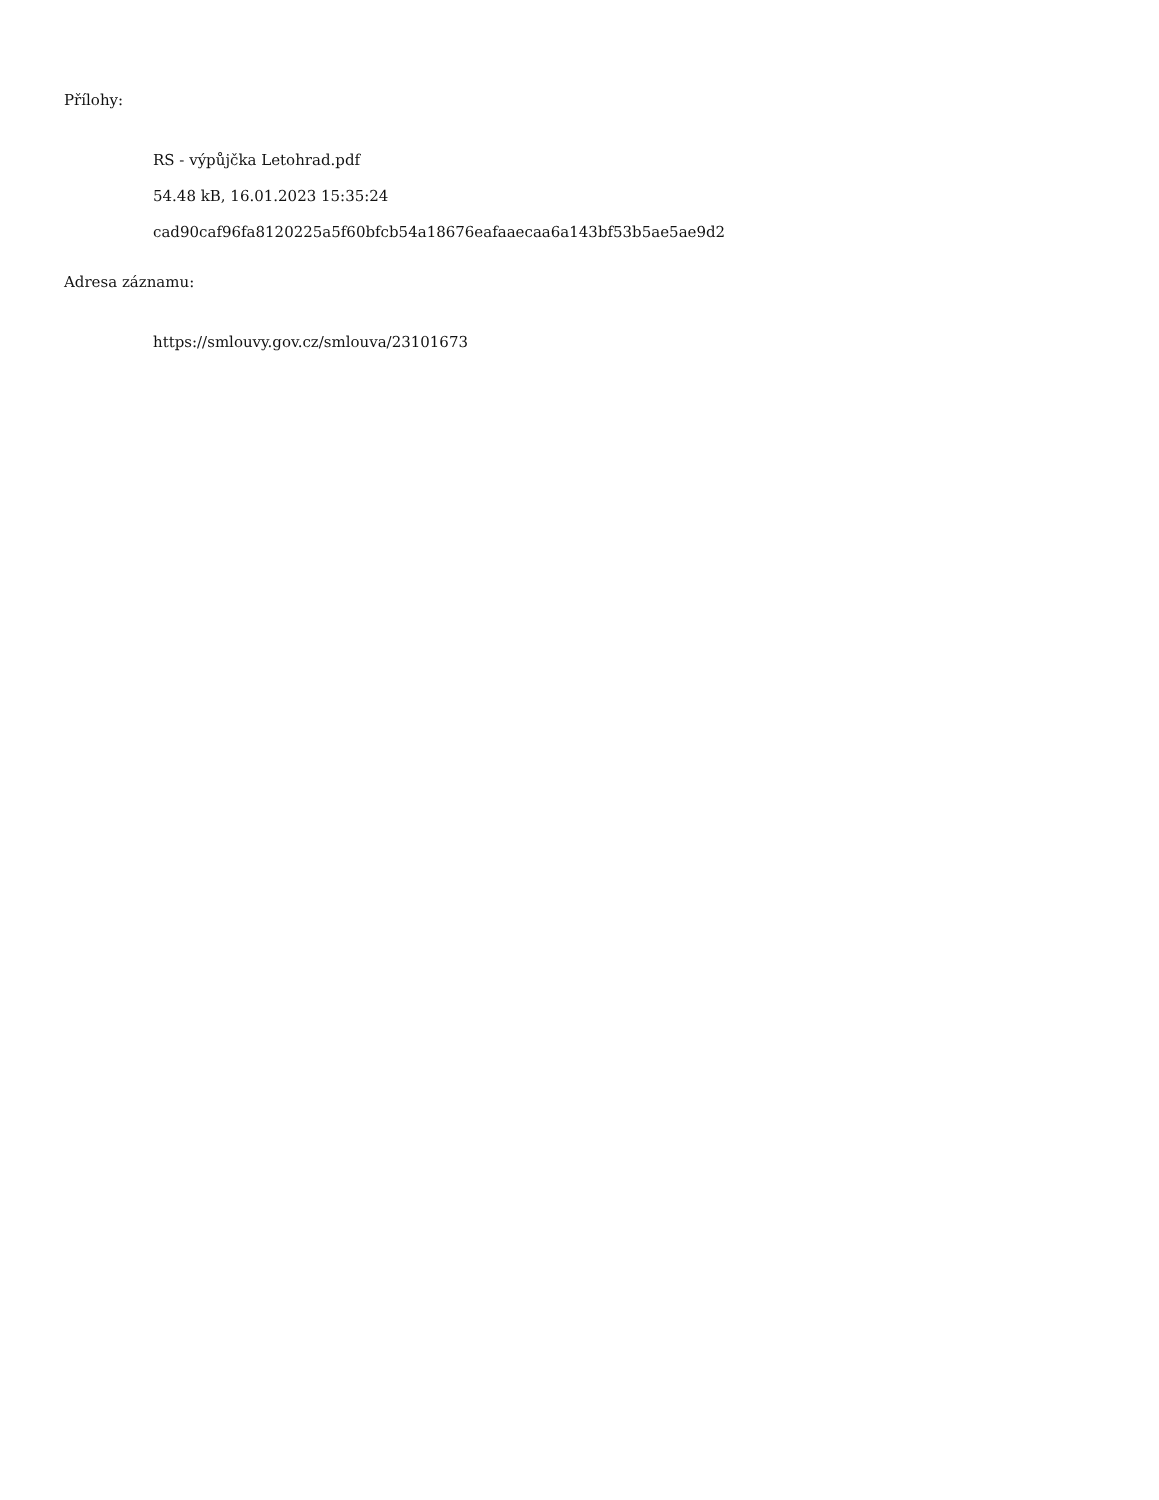Přílohy:
RS - výpůjčka Letohrad.pdf
54.48 kB, 16.01.2023 15:35:24
cad90caf96fa8120225a5f60bfcb54a18676eafaaecaa6a143bf53b5ae5ae9d2
Adresa záznamu:
https://smlouvy.gov.cz/smlouva/23101673